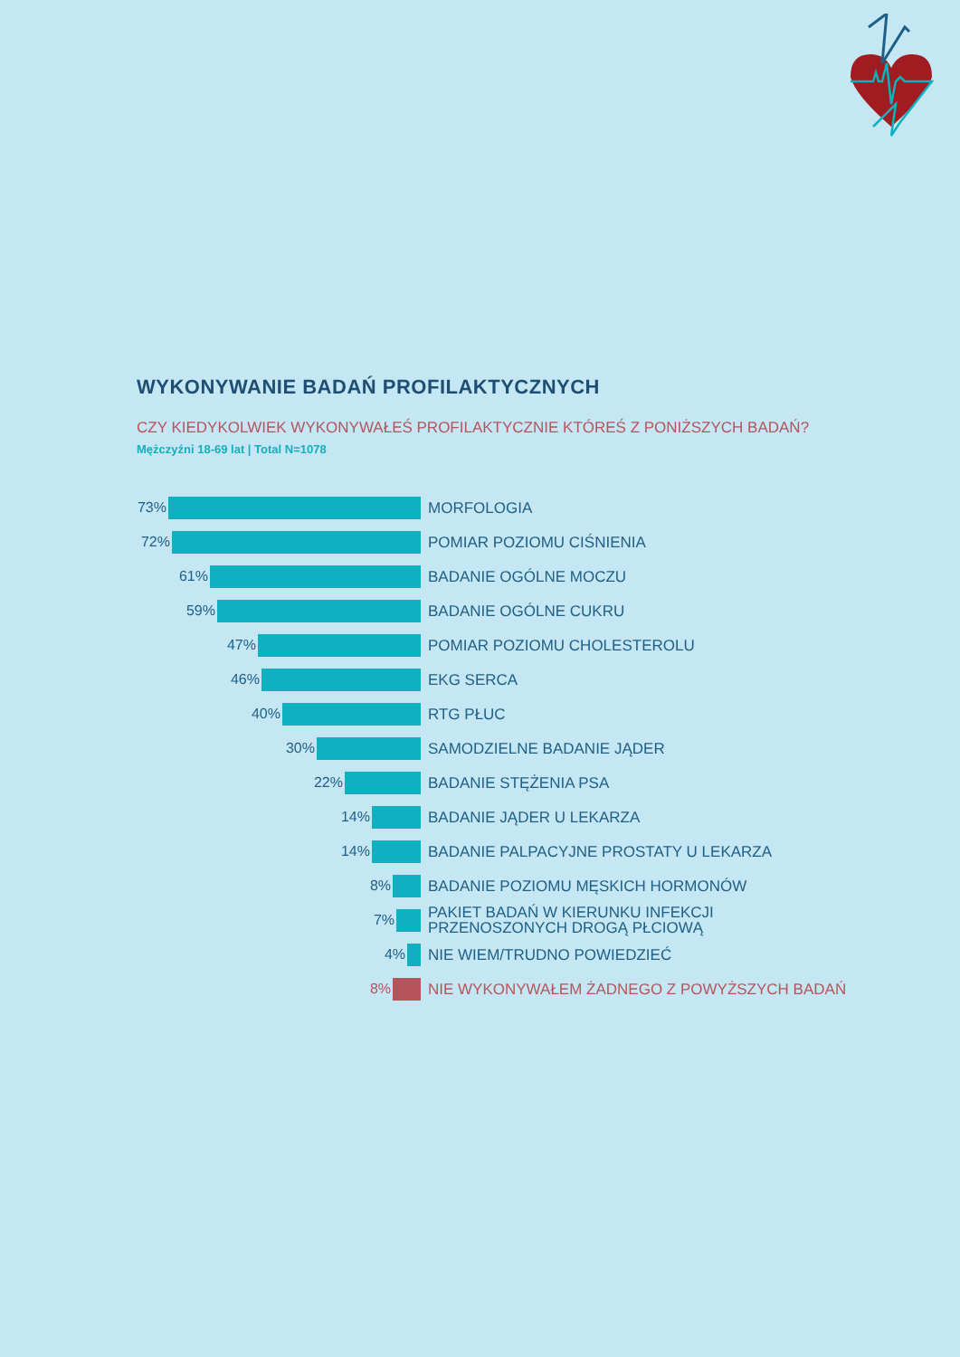WYKONYWANIE BADAŃ PROFILAKTYCZNYCH
CZY KIEDYKOLWIEK WYKONYWAŁEŚ PROFILAKTYCZNIE KTÓREŚ Z PONIŻSZYCH BADAŃ?
Mężczyźni 18-69 lat | Total N=1078
73%
MORFOLOGIA
72%
POMIAR POZIOMU CIŚNIENIA
61%
BADANIE OGÓLNE MOCZU
59%
BADANIE OGÓLNE CUKRU
47%
POMIAR POZIOMU CHOLESTEROLU
46%
EKG SERCA
40%
RTG PŁUC
30%
SAMODZIELNE BADANIE JĄDER
22%
BADANIE STĘŻENIA PSA
14%
BADANIE JĄDER U LEKARZA
14%
BADANIE PALPACYJNE PROSTATY U LEKARZA
8%
BADANIE POZIOMU MĘSKICH HORMONÓW
7%
PAKIET BADAŃ W KIERUNKU INFEKCJI
PRZENOSZONYCH DROGĄ PŁCIOWĄ
4%
NIE WIEM/TRUDNO POWIEDZIEĆ
8%
NIE WYKONYWAŁEM ŻADNEGO Z POWYŻSZYCH BADAŃ